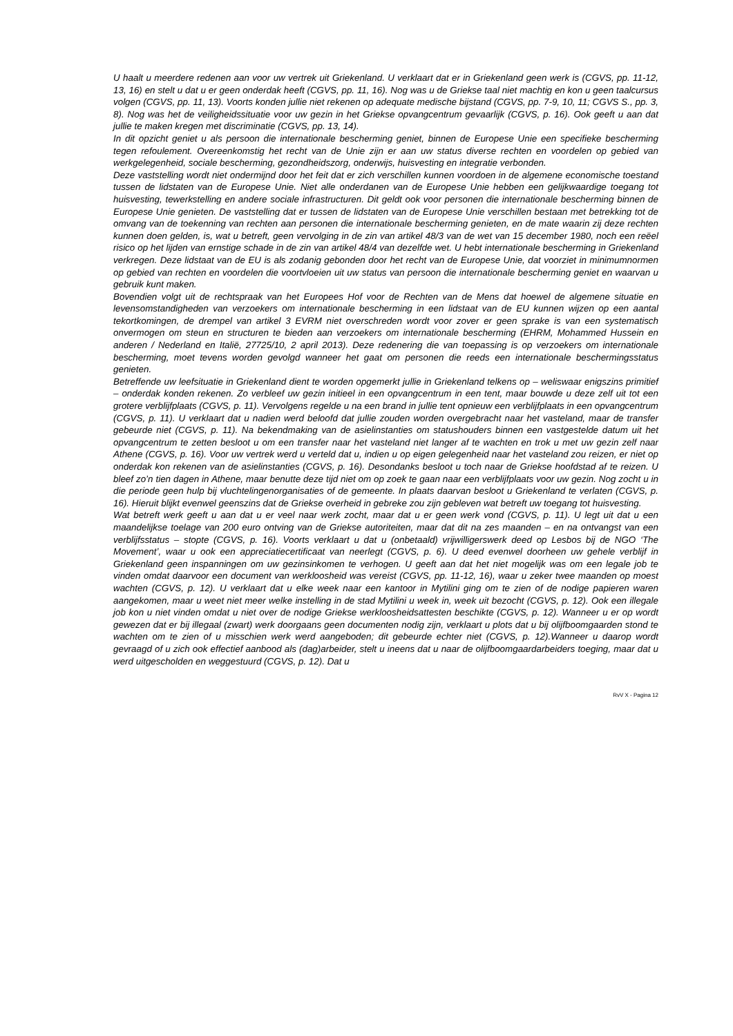U haalt u meerdere redenen aan voor uw vertrek uit Griekenland. U verklaart dat er in Griekenland geen werk is (CGVS, pp. 11-12, 13, 16) en stelt u dat u er geen onderdak heeft (CGVS, pp. 11, 16). Nog was u de Griekse taal niet machtig en kon u geen taalcursus volgen (CGVS, pp. 11, 13). Voorts konden jullie niet rekenen op adequate medische bijstand (CGVS, pp. 7-9, 10, 11; CGVS S., pp. 3, 8). Nog was het de veiligheidssituatie voor uw gezin in het Griekse opvangcentrum gevaarlijk (CGVS, p. 16). Ook geeft u aan dat jullie te maken kregen met discriminatie (CGVS, pp. 13, 14).
In dit opzicht geniet u als persoon die internationale bescherming geniet, binnen de Europese Unie een specifieke bescherming tegen refoulement. Overeenkomstig het recht van de Unie zijn er aan uw status diverse rechten en voordelen op gebied van werkgelegenheid, sociale bescherming, gezondheidszorg, onderwijs, huisvesting en integratie verbonden.
Deze vaststelling wordt niet ondermijnd door het feit dat er zich verschillen kunnen voordoen in de algemene economische toestand tussen de lidstaten van de Europese Unie. Niet alle onderdanen van de Europese Unie hebben een gelijkwaardige toegang tot huisvesting, tewerkstelling en andere sociale infrastructuren. Dit geldt ook voor personen die internationale bescherming binnen de Europese Unie genieten. De vaststelling dat er tussen de lidstaten van de Europese Unie verschillen bestaan met betrekking tot de omvang van de toekenning van rechten aan personen die internationale bescherming genieten, en de mate waarin zij deze rechten kunnen doen gelden, is, wat u betreft, geen vervolging in de zin van artikel 48/3 van de wet van 15 december 1980, noch een reëel risico op het lijden van ernstige schade in de zin van artikel 48/4 van dezelfde wet. U hebt internationale bescherming in Griekenland verkregen. Deze lidstaat van de EU is als zodanig gebonden door het recht van de Europese Unie, dat voorziet in minimumnormen op gebied van rechten en voordelen die voortvloeien uit uw status van persoon die internationale bescherming geniet en waarvan u gebruik kunt maken.
Bovendien volgt uit de rechtspraak van het Europees Hof voor de Rechten van de Mens dat hoewel de algemene situatie en levensomstandigheden van verzoekers om internationale bescherming in een lidstaat van de EU kunnen wijzen op een aantal tekortkomingen, de drempel van artikel 3 EVRM niet overschreden wordt voor zover er geen sprake is van een systematisch onvermogen om steun en structuren te bieden aan verzoekers om internationale bescherming (EHRM, Mohammed Hussein en anderen / Nederland en Italië, 27725/10, 2 april 2013). Deze redenering die van toepassing is op verzoekers om internationale bescherming, moet tevens worden gevolgd wanneer het gaat om personen die reeds een internationale beschermingsstatus genieten.
Betreffende uw leefsituatie in Griekenland dient te worden opgemerkt jullie in Griekenland telkens op – weliswaar enigszins primitief – onderdak konden rekenen. Zo verbleef uw gezin initieel in een opvangcentrum in een tent, maar bouwde u deze zelf uit tot een grotere verblijfplaats (CGVS, p. 11). Vervolgens regelde u na een brand in jullie tent opnieuw een verblijfplaats in een opvangcentrum (CGVS, p. 11). U verklaart dat u nadien werd beloofd dat jullie zouden worden overgebracht naar het vasteland, maar de transfer gebeurde niet (CGVS, p. 11). Na bekendmaking van de asielinstanties om statushouders binnen een vastgestelde datum uit het opvangcentrum te zetten besloot u om een transfer naar het vasteland niet langer af te wachten en trok u met uw gezin zelf naar Athene (CGVS, p. 16). Voor uw vertrek werd u verteld dat u, indien u op eigen gelegenheid naar het vasteland zou reizen, er niet op onderdak kon rekenen van de asielinstanties (CGVS, p. 16). Desondanks besloot u toch naar de Griekse hoofdstad af te reizen. U bleef zo’n tien dagen in Athene, maar benutte deze tijd niet om op zoek te gaan naar een verblijfplaats voor uw gezin. Nog zocht u in die periode geen hulp bij vluchtelingenorganisaties of de gemeente. In plaats daarvan besloot u Griekenland te verlaten (CGVS, p. 16). Hieruit blijkt evenwel geenszins dat de Griekse overheid in gebreke zou zijn gebleven wat betreft uw toegang tot huisvesting.
Wat betreft werk geeft u aan dat u er veel naar werk zocht, maar dat u er geen werk vond (CGVS, p. 11). U legt uit dat u een maandelijkse toelage van 200 euro ontving van de Griekse autoriteiten, maar dat dit na zes maanden – en na ontvangst van een verblijfsstatus – stopte (CGVS, p. 16). Voorts verklaart u dat u (onbetaald) vrijwilligerswerk deed op Lesbos bij de NGO ‘The Movement’, waar u ook een appreciatiecertificaat van neerlegt (CGVS, p. 6). U deed evenwel doorheen uw gehele verblijf in Griekenland geen inspanningen om uw gezinsinkomen te verhogen. U geeft aan dat het niet mogelijk was om een legale job te vinden omdat daarvoor een document van werkloosheid was vereist (CGVS, pp. 11-12, 16), waar u zeker twee maanden op moest wachten (CGVS, p. 12). U verklaart dat u elke week naar een kantoor in Mytilini ging om te zien of de nodige papieren waren aangekomen, maar u weet niet meer welke instelling in de stad Mytilini u week in, week uit bezocht (CGVS, p. 12). Ook een illegale job kon u niet vinden omdat u niet over de nodige Griekse werkloosheidsattesten beschikte (CGVS, p. 12). Wanneer u er op wordt gewezen dat er bij illegaal (zwart) werk doorgaans geen documenten nodig zijn, verklaart u plots dat u bij olijfboomgaarden stond te wachten om te zien of u misschien werk werd aangeboden; dit gebeurde echter niet (CGVS, p. 12).Wanneer u daarop wordt gevraagd of u zich ook effectief aanbood als (dag)arbeider, stelt u ineens dat u naar de olijfboomgaardarbeiders toeging, maar dat u werd uitgescholden en weggestuurd (CGVS, p. 12). Dat u
RvV X - Pagina 12